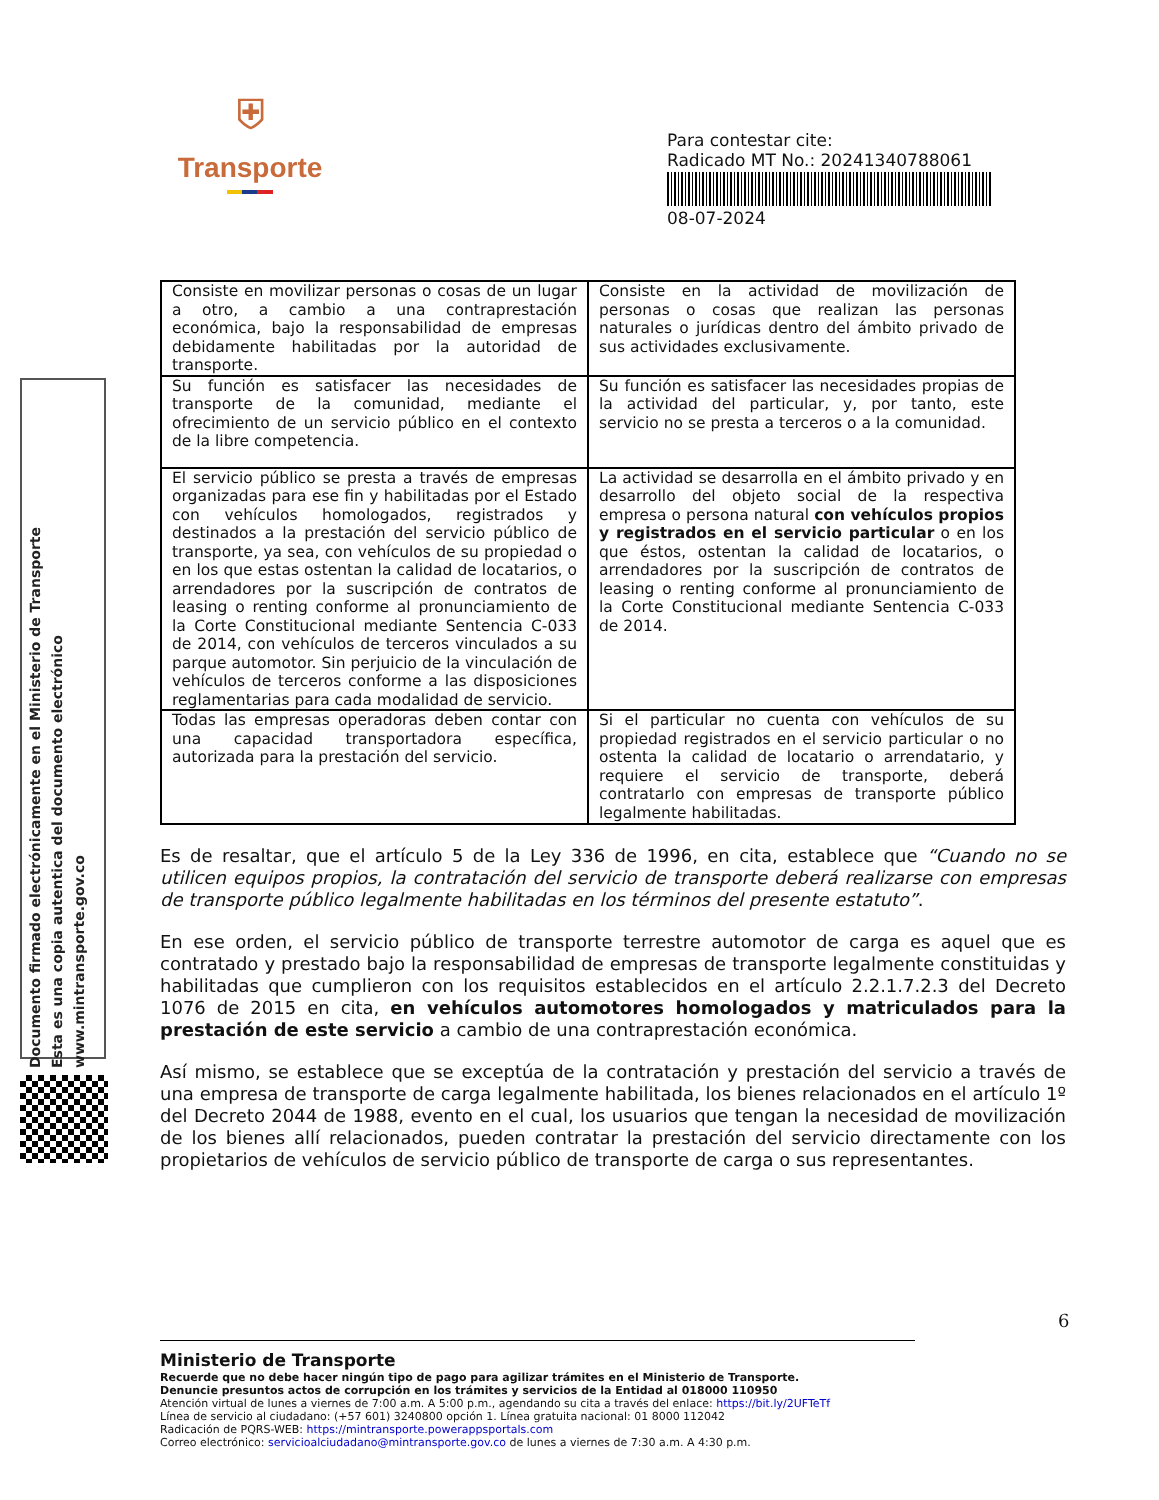⛨
Transporte
Para contestar cite:
Radicado MT No.: 20241340788061
08-07-2024
Documento firmado electrónicamente en el Ministerio de Transporte
Esta es una copia autentica del documento electrónico
www.mintransporte.gov.co
| Consiste en movilizar personas o cosas de un lugar a otro, a cambio a una contraprestación económica, bajo la responsabilidad de empresas debidamente habilitadas por la autoridad de transporte. | Consiste en la actividad de movilización de personas o cosas que realizan las personas naturales o jurídicas dentro del ámbito privado de sus actividades exclusivamente. |
| Su función es satisfacer las necesidades de transporte de la comunidad, mediante el ofrecimiento de un servicio público en el contexto de la libre competencia. | Su función es satisfacer las necesidades propias de la actividad del particular, y, por tanto, este servicio no se presta a terceros o a la comunidad. |
| El servicio público se presta a través de empresas organizadas para ese fin y habilitadas por el Estado con vehículos homologados, registrados y destinados a la prestación del servicio público de transporte, ya sea, con vehículos de su propiedad o en los que estas ostentan la calidad de locatarios, o arrendadores por la suscripción de contratos de leasing o renting conforme al pronunciamiento de la Corte Constitucional mediante Sentencia C-033 de 2014, con vehículos de terceros vinculados a su parque automotor. Sin perjuicio de la vinculación de vehículos de terceros conforme a las disposiciones reglamentarias para cada modalidad de servicio. | La actividad se desarrolla en el ámbito privado y en desarrollo del objeto social de la respectiva empresa o persona natural con vehículos propios y registrados en el servicio particular o en los que éstos, ostentan la calidad de locatarios, o arrendadores por la suscripción de contratos de leasing o renting conforme al pronunciamiento de la Corte Constitucional mediante Sentencia C-033 de 2014. |
| Todas las empresas operadoras deben contar con una capacidad transportadora específica, autorizada para la prestación del servicio. | Si el particular no cuenta con vehículos de su propiedad registrados en el servicio particular o no ostenta la calidad de locatario o arrendatario, y requiere el servicio de transporte, deberá contratarlo con empresas de transporte público legalmente habilitadas. |
Es de resaltar, que el artículo 5 de la Ley 336 de 1996, en cita, establece que “Cuando no se utilicen equipos propios, la contratación del servicio de transporte deberá realizarse con empresas de transporte público legalmente habilitadas en los términos del presente estatuto”.
En ese orden, el servicio público de transporte terrestre automotor de carga es aquel que es contratado y prestado bajo la responsabilidad de empresas de transporte legalmente constituidas y habilitadas que cumplieron con los requisitos establecidos en el artículo 2.2.1.7.2.3 del Decreto 1076 de 2015 en cita, en vehículos automotores homologados y matriculados para la prestación de este servicio a cambio de una contraprestación económica.
Así mismo, se establece que se exceptúa de la contratación y prestación del servicio a través de una empresa de transporte de carga legalmente habilitada, los bienes relacionados en el artículo 1º del Decreto 2044 de 1988, evento en el cual, los usuarios que tengan la necesidad de movilización de los bienes allí relacionados, pueden contratar la prestación del servicio directamente con los propietarios de vehículos de servicio público de transporte de carga o sus representantes.
6
Ministerio de Transporte
Recuerde que no debe hacer ningún tipo de pago para agilizar trámites en el Ministerio de Transporte.
Denuncie presuntos actos de corrupción en los trámites y servicios de la Entidad al 018000 110950
Atención virtual de lunes a viernes de 7:00 a.m. A 5:00 p.m., agendando su cita a través del enlace: https://bit.ly/2UFTeTf
Línea de servicio al ciudadano: (+57 601) 3240800 opción 1. Línea gratuita nacional: 01 8000 112042
Radicación de PQRS-WEB: https://mintransporte.powerappsportals.com
Correo electrónico: servicioalciudadano@mintransporte.gov.co de lunes a viernes de 7:30 a.m. A 4:30 p.m.